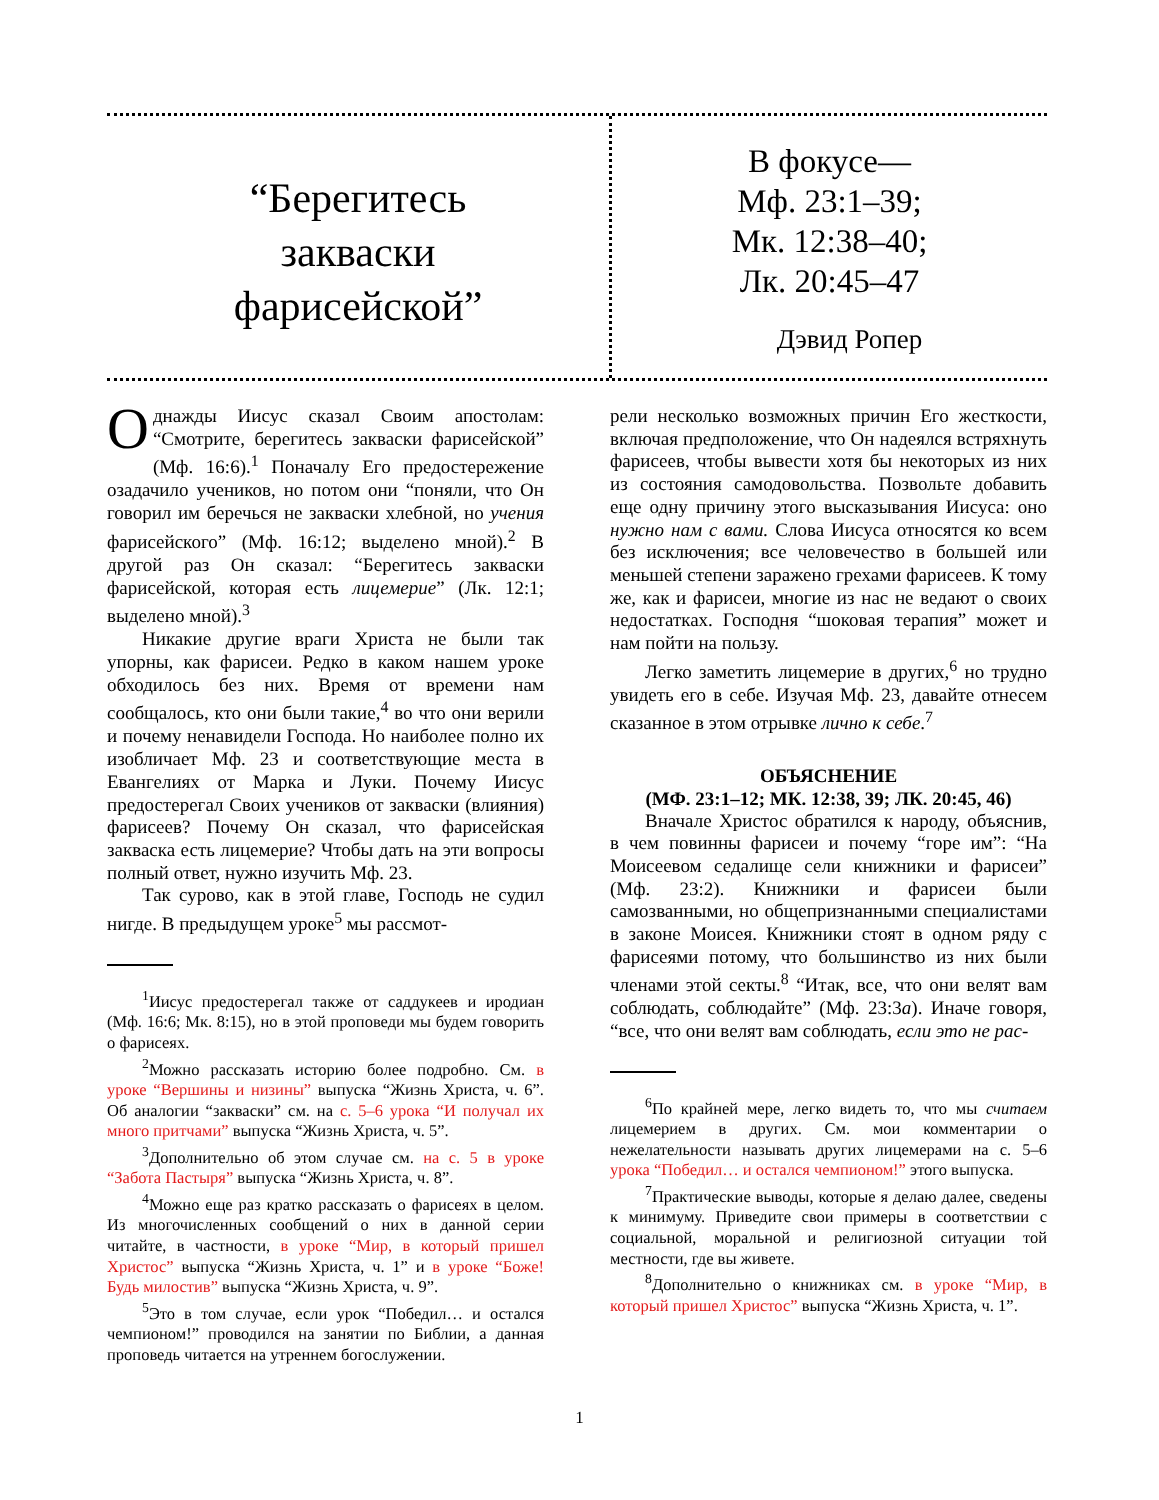“Берегитесь
закваски
фарисейской”
В фокусе—
Мф. 23:1–39;
Мк. 12:38–40;
Лк. 20:45–47
Дэвид Ропер
Однажды Иисус сказал Своим апостолам: “Смотрите, берегитесь закваски фарисейской” (Мф. 16:6).<sup>1</sup> Поначалу Его предостережение озадачило учеников, но потом они “поняли, что Он говорил им беречься не закваски хлебной, но учения фарисейского” (Мф. 16:12; выделено мной).<sup>2</sup> В другой раз Он сказал: “Берегитесь закваски фарисейской, которая есть лицемерие” (Лк. 12:1; выделено мной).<sup>3</sup>
Никакие другие враги Христа не были так упорны, как фарисеи. Редко в каком нашем уроке обходилось без них. Время от времени нам сообщалось, кто они были такие,<sup>4</sup> во что они верили и почему ненавидели Господа. Но наиболее полно их изобличает Мф. 23 и соответствующие места в Евангелиях от Марка и Луки. Почему Иисус предостерегал Своих учеников от закваски (влияния) фарисеев? Почему Он сказал, что фарисейская закваска есть лицемерие? Чтобы дать на эти вопросы полный ответ, нужно изучить Мф. 23.
Так сурово, как в этой главе, Господь не судил нигде. В предыдущем уроке<sup>5</sup> мы рассмот-
<sup>1</sup> Иисус предостерегал также от саддукеев и иродиан (Мф. 16:6; Мк. 8:15), но в этой проповеди мы будем говорить о фарисеях.
<sup>2</sup> Можно рассказать историю более подробно. См. в уроке “Вершины и низины” выпуска “Жизнь Христа, ч. 6”. Об аналогии “закваски” см. на с. 5–6 урока “И получал их много притчами” выпуска “Жизнь Христа, ч. 5”.
<sup>3</sup> Дополнительно об этом случае см. на с. 5 в уроке “Забота Пастыря” выпуска “Жизнь Христа, ч. 8”.
<sup>4</sup> Можно еще раз кратко рассказать о фарисеях в целом. Из многочисленных сообщений о них в данной серии читайте, в частности, в уроке “Мир, в который пришел Христос” выпуска “Жизнь Христа, ч. 1” и в уроке “Боже! Будь милостив” выпуска “Жизнь Христа, ч. 9”.
<sup>5</sup> Это в том случае, если урок “Победил… и остался чемпионом!” проводился на занятии по Библии, а данная проповедь читается на утреннем богослужении.
рели несколько возможных причин Его жесткости, включая предположение, что Он надеялся встряхнуть фарисеев, чтобы вывести хотя бы некоторых из них из состояния самодовольства. Позвольте добавить еще одну причину этого высказывания Иисуса: оно нужно нам с вами. Слова Иисуса относятся ко всем без исключения; все человечество в большей или меньшей степени заражено грехами фарисеев. К тому же, как и фарисеи, многие из нас не ведают о своих недостатках. Господня “шоковая терапия” может и нам пойти на пользу.
Легко заметить лицемерие в других,<sup>6</sup> но трудно увидеть его в себе. Изучая Мф. 23, давайте отнесем сказанное в этом отрывке лично к себе.<sup>7</sup>
ОБЪЯСНЕНИЕ
(МФ. 23:1–12; МК. 12:38, 39; ЛК. 20:45, 46)
Вначале Христос обратился к народу, объяснив, в чем повинны фарисеи и почему “горе им”: “На Моисеевом седалище сели книжники и фарисеи” (Мф. 23:2). Книжники и фарисеи были самозванными, но общепризнанными специалистами в законе Моисея. Книжники стоят в одном ряду с фарисеями потому, что большинство из них были членами этой секты.<sup>8</sup> “Итак, все, что они велят вам соблюдать, соблюдайте” (Мф. 23:3а). Иначе говоря, “все, что они велят вам соблюдать, если это не рас-
<sup>6</sup> По крайней мере, легко видеть то, что мы считаем лицемерием в других. См. мои комментарии о нежелательности называть других лицемерами на с. 5–6 урока “Победил… и остался чемпионом!” этого выпуска.
<sup>7</sup> Практические выводы, которые я делаю далее, сведены к минимуму. Приведите свои примеры в соответствии с социальной, моральной и религиозной ситуации той местности, где вы живете.
<sup>8</sup> Дополнительно о книжниках см. в уроке “Мир, в который пришел Христос” выпуска “Жизнь Христа, ч. 1”.
1